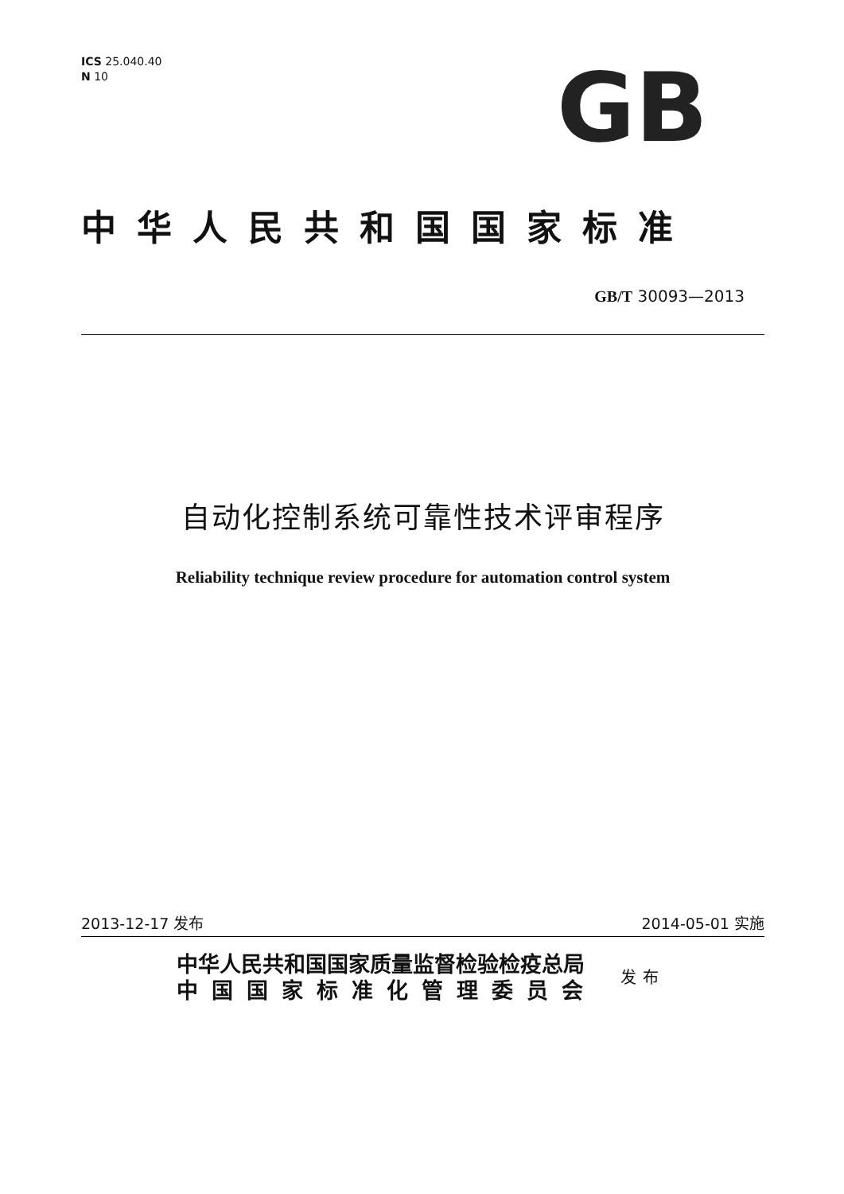ICS 25.040.40
N 10
GB
中华人民共和国国家标准
GB/T 30093—2013
自动化控制系统可靠性技术评审程序
Reliability technique review procedure for automation control system
2013-12-17 发布 2014-05-01 实施
中华人民共和国国家质量监督检验检疫总局
中国国家标准化管理委员会
发布